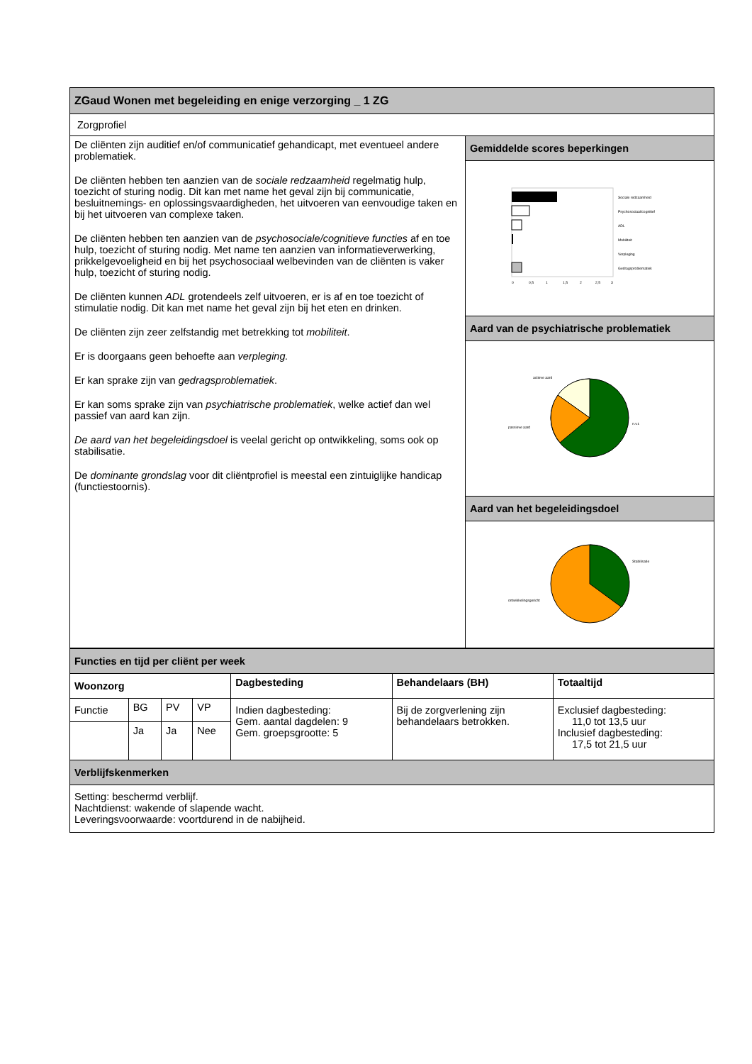| ZGaud Wonen met begeleiding en enige verzorging _ 1 ZG | |
| Zorgprofiel | |
| De cliënten zijn auditief en/of communicatief gehandicapt, met eventueel andere problematiek. De cliënten hebben ten aanzien van de sociale redzaamheid regelmatig hulp, toezicht of sturing nodig. Dit kan met name het geval zijn bij communicatie, besluitnemings- en oplossingsvaardigheden, het uitvoeren van eenvoudige taken en bij het uitvoeren van complexe taken. De cliënten hebben ten aanzien van de psychosociale/cognitieve functies af en toe hulp, toezicht of sturing nodig. Met name ten aanzien van informatieverwerking, prikkelgevoeligheid en bij het psychosociaal welbevinden van de cliënten is vaker hulp, toezicht of sturing nodig. De cliënten kunnen ADL grotendeels zelf uitvoeren, er is af en toe toezicht of stimulatie nodig. Dit kan met name het geval zijn bij het eten en drinken. De cliënten zijn zeer zelfstandig met betrekking tot mobiliteit . Er is doorgaans geen behoefte aan verpleging. Er kan sprake zijn van gedragsproblematiek . Er kan soms sprake zijn van psychiatrische problematiek , welke actief dan wel passief van aard kan zijn. De aard van het begeleidingsdoel is veelal gericht op ontwikkeling, soms ook op stabilisatie. De dominante grondslag voor dit cliëntprofiel is meestal een zintuiglijke handicap (functiestoornis). | Gemiddelde scores beperkingen |
| | Sociale redzaamheid Psychosociaal/cognitief ADL Mobiliteit Verpleging Gedragsproblematiek 0 0,5 1 1,5 2 2,5 3 |
| | Aard van de psychiatrische problematiek |
| | actieve aard n.v.t. passieve aard |
| | Aard van het begeleidingsdoel |
| | Stabilisatie ontwikkelingsgericht |
| Functies en tijd per cliënt per week | | | |
| Woonzorg | Dagbesteding | Behandelaars (BH) | Totaaltijd |
| / Functie / BG / PV / VP / / / Ja / Ja / Nee / | Indien dagbesteding: Gem. aantal dagdelen: 9 Gem. groepsgrootte: 5 | Bij de zorgverlening zijn behandelaars betrokken. | Exclusief dagbesteding: 11,0 tot 13,5 uur Inclusief dagbesteding: 17,5 tot 21,5 uur |
| Verblijfskenmerken | | | |
| Setting: beschermd verblijf. Nachtdienst: wakende of slapende wacht. Leveringsvoorwaarde: voortdurend in de nabijheid. | | | |